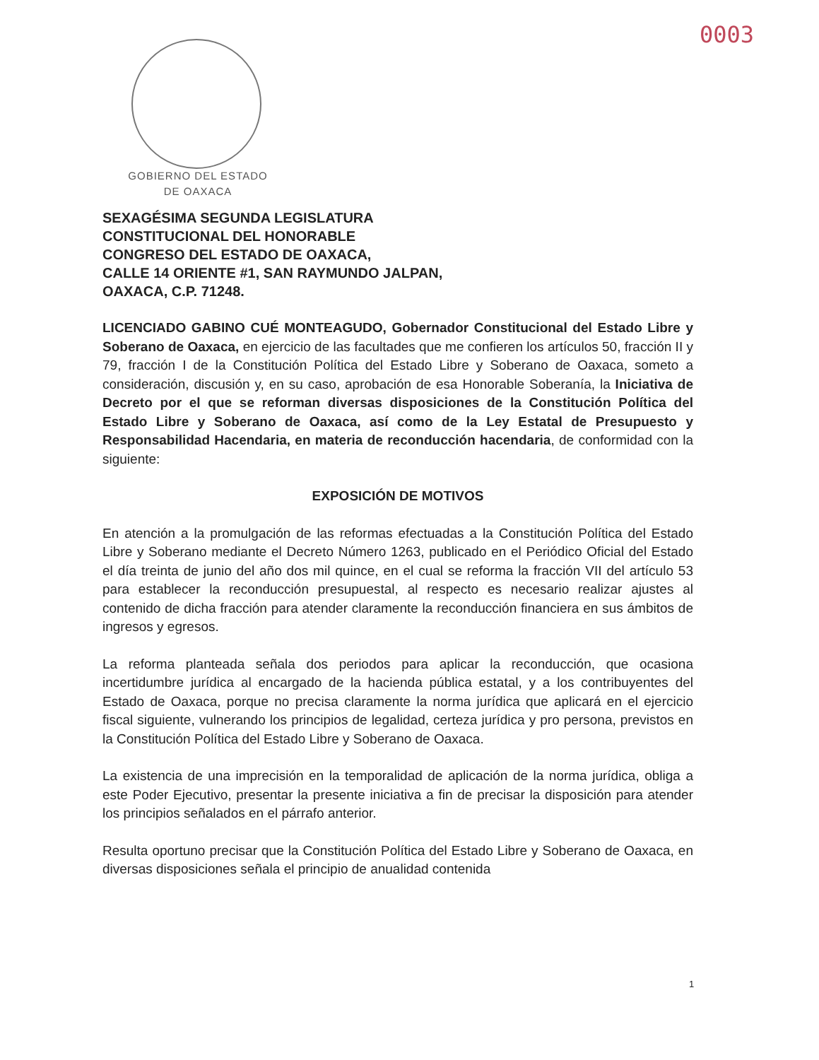0003
GOBIERNO DEL ESTADO
DE OAXACA
SEXAGÉSIMA SEGUNDA LEGISLATURA
CONSTITUCIONAL DEL HONORABLE
CONGRESO DEL ESTADO DE OAXACA,
CALLE 14 ORIENTE #1, SAN RAYMUNDO JALPAN,
OAXACA, C.P. 71248.
LICENCIADO GABINO CUÉ MONTEAGUDO, Gobernador Constitucional del Estado Libre y Soberano de Oaxaca, en ejercicio de las facultades que me confieren los artículos 50, fracción II y 79, fracción I de la Constitución Política del Estado Libre y Soberano de Oaxaca, someto a consideración, discusión y, en su caso, aprobación de esa Honorable Soberanía, la Iniciativa de Decreto por el que se reforman diversas disposiciones de la Constitución Política del Estado Libre y Soberano de Oaxaca, así como de la Ley Estatal de Presupuesto y Responsabilidad Hacendaria, en materia de reconducción hacendaria, de conformidad con la siguiente:
EXPOSICIÓN DE MOTIVOS
En atención a la promulgación de las reformas efectuadas a la Constitución Política del Estado Libre y Soberano mediante el Decreto Número 1263, publicado en el Periódico Oficial del Estado el día treinta de junio del año dos mil quince, en el cual se reforma la fracción VII del artículo 53 para establecer la reconducción presupuestal, al respecto es necesario realizar ajustes al contenido de dicha fracción para atender claramente la reconducción financiera en sus ámbitos de ingresos y egresos.
La reforma planteada señala dos periodos para aplicar la reconducción, que ocasiona incertidumbre jurídica al encargado de la hacienda pública estatal, y a los contribuyentes del Estado de Oaxaca, porque no precisa claramente la norma jurídica que aplicará en el ejercicio fiscal siguiente, vulnerando los principios de legalidad, certeza jurídica y pro persona, previstos en la Constitución Política del Estado Libre y Soberano de Oaxaca.
La existencia de una imprecisión en la temporalidad de aplicación de la norma jurídica, obliga a este Poder Ejecutivo, presentar la presente iniciativa a fin de precisar la disposición para atender los principios señalados en el párrafo anterior.
Resulta oportuno precisar que la Constitución Política del Estado Libre y Soberano de Oaxaca, en diversas disposiciones señala el principio de anualidad contenida
1